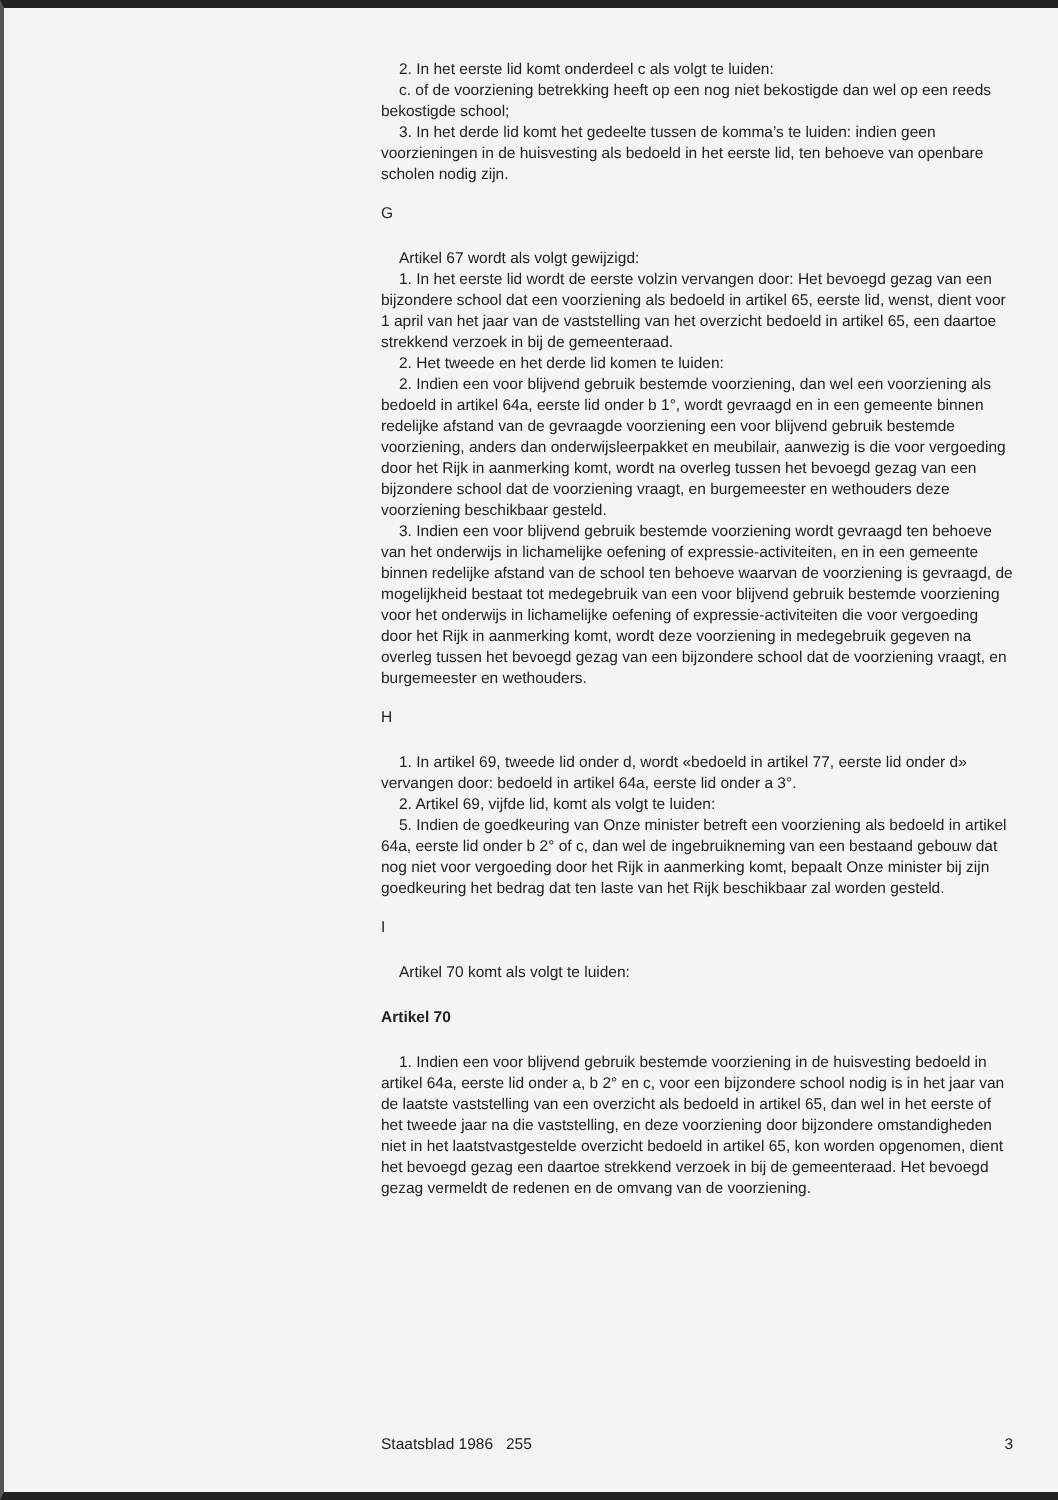2. In het eerste lid komt onderdeel c als volgt te luiden:
c. of de voorziening betrekking heeft op een nog niet bekostigde dan wel op een reeds bekostigde school;
3. In het derde lid komt het gedeelte tussen de komma’s te luiden: indien geen voorzieningen in de huisvesting als bedoeld in het eerste lid, ten behoeve van openbare scholen nodig zijn.
G
Artikel 67 wordt als volgt gewijzigd:
1. In het eerste lid wordt de eerste volzin vervangen door: Het bevoegd gezag van een bijzondere school dat een voorziening als bedoeld in artikel 65, eerste lid, wenst, dient voor 1 april van het jaar van de vaststelling van het overzicht bedoeld in artikel 65, een daartoe strekkend verzoek in bij de gemeenteraad.
2. Het tweede en het derde lid komen te luiden:
2. Indien een voor blijvend gebruik bestemde voorziening, dan wel een voorziening als bedoeld in artikel 64a, eerste lid onder b 1°, wordt gevraagd en in een gemeente binnen redelijke afstand van de gevraagde voorziening een voor blijvend gebruik bestemde voorziening, anders dan onderwijsleer­pakket en meubilair, aanwezig is die voor vergoeding door het Rijk in aanmerking komt, wordt na overleg tussen het bevoegd gezag van een bijzondere school dat de voorziening vraagt, en burgemeester en wethouders deze voorziening beschikbaar gesteld.
3. Indien een voor blijvend gebruik bestemde voorziening wordt gevraagd ten behoeve van het onderwijs in lichamelijke oefening of expressie-activi­teiten, en in een gemeente binnen redelijke afstand van de school ten behoeve waarvan de voorziening is gevraagd, de mogelijkheid bestaat tot medegebruik van een voor blijvend gebruik bestemde voorziening voor het onderwijs in lichamelijke oefening of expressie-activiteiten die voor vergoeding door het Rijk in aanmerking komt, wordt deze voorziening in medegebruik gegeven na overleg tussen het bevoegd gezag van een bijzondere school dat de voorziening vraagt, en burgemeester en wethou­ders.
H
1. In artikel 69, tweede lid onder d, wordt «bedoeld in artikel 77, eerste lid onder d» vervangen door: bedoeld in artikel 64a, eerste lid onder a 3°.
2. Artikel 69, vijfde lid, komt als volgt te luiden:
5. Indien de goedkeuring van Onze minister betreft een voorziening als bedoeld in artikel 64a, eerste lid onder b 2° of c, dan wel de ingebruikneming van een bestaand gebouw dat nog niet voor vergoeding door het Rijk in aanmerking komt, bepaalt Onze minister bij zijn goedkeuring het bedrag dat ten laste van het Rijk beschikbaar zal worden gesteld.
I
Artikel 70 komt als volgt te luiden:
Artikel 70
1. Indien een voor blijvend gebruik bestemde voorziening in de huisves­ting bedoeld in artikel 64a, eerste lid onder a, b 2° en c, voor een bijzondere school nodig is in het jaar van de laatste vaststelling van een overzicht als bedoeld in artikel 65, dan wel in het eerste of het tweede jaar na die vaststelling, en deze voorziening door bijzondere omstandigheden niet in het laatstvastgestelde overzicht bedoeld in artikel 65, kon worden opgeno­men, dient het bevoegd gezag een daartoe strekkend verzoek in bij de gemeenteraad. Het bevoegd gezag vermeldt de redenen en de omvang van de voorziening.
Staatsblad 1986 255 3